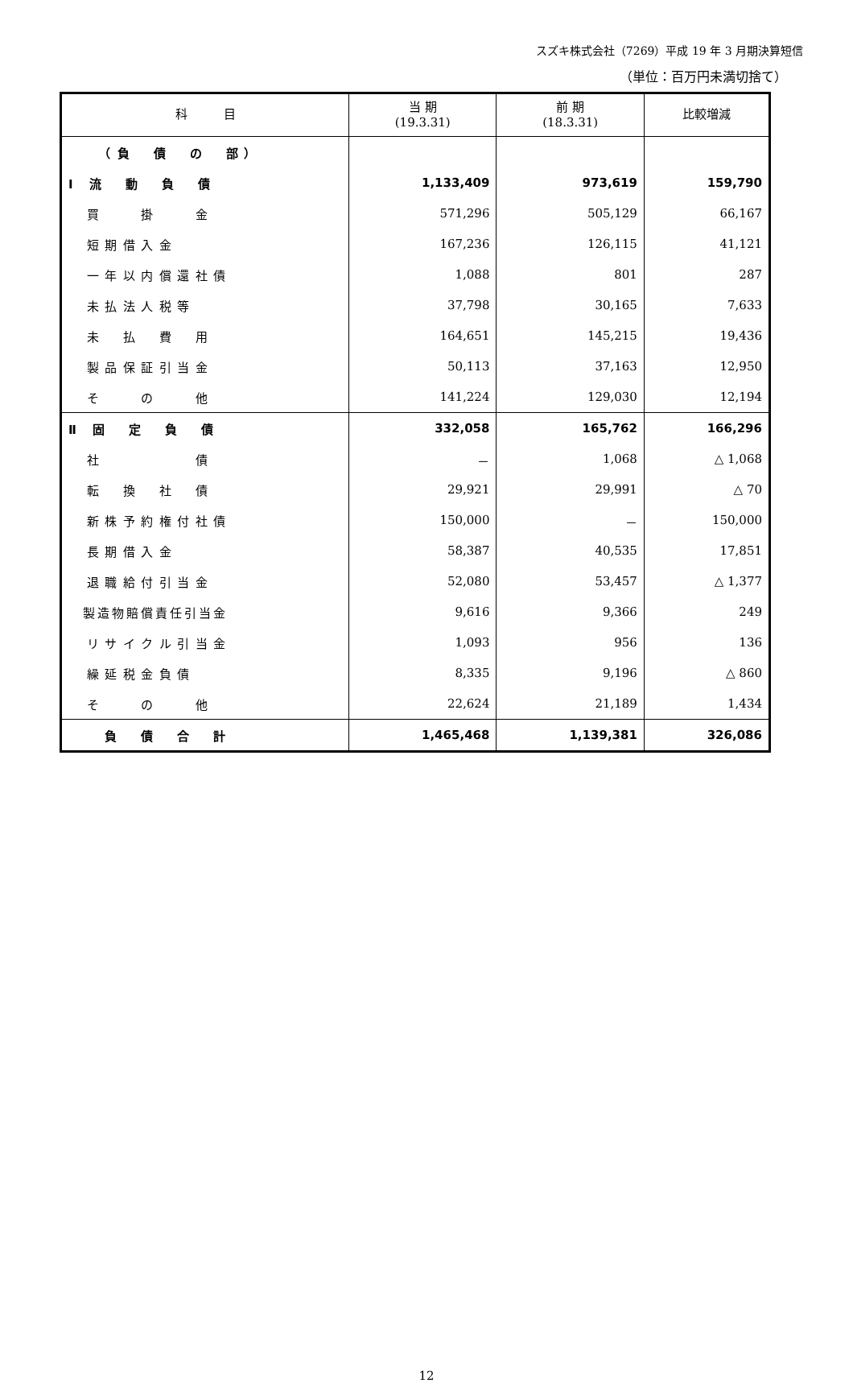スズキ株式会社（7269）平成 19 年 3 月期決算短信
（単位：百万円未満切捨て）
| 科 目 | 当 期 (19.3.31) | 前 期 (18.3.31) | 比較増減 |
| --- | --- | --- | --- |
| （負 債 の 部） | | | |
| Ⅰ 流 動 負 債 | 1,133,409 | 973,619 | 159,790 |
| 買 掛 金 | 571,296 | 505,129 | 66,167 |
| 短期借入金 | 167,236 | 126,115 | 41,121 |
| 一年以内償還社債 | 1,088 | 801 | 287 |
| 未払法人税等 | 37,798 | 30,165 | 7,633 |
| 未 払 費 用 | 164,651 | 145,215 | 19,436 |
| 製品保証引当金 | 50,113 | 37,163 | 12,950 |
| そ の 他 | 141,224 | 129,030 | 12,194 |
| Ⅱ 固 定 負 債 | 332,058 | 165,762 | 166,296 |
| 社 債 | － | 1,068 | △ 1,068 |
| 転 換 社 債 | 29,921 | 29,991 | △ 70 |
| 新株予約権付社債 | 150,000 | － | 150,000 |
| 長期借入金 | 58,387 | 40,535 | 17,851 |
| 退職給付引当金 | 52,080 | 53,457 | △ 1,377 |
| 製造物賠償責任引当金 | 9,616 | 9,366 | 249 |
| リサイクル引当金 | 1,093 | 956 | 136 |
| 繰延税金負債 | 8,335 | 9,196 | △ 860 |
| そ の 他 | 22,624 | 21,189 | 1,434 |
| 負 債 合 計 | 1,465,468 | 1,139,381 | 326,086 |
12